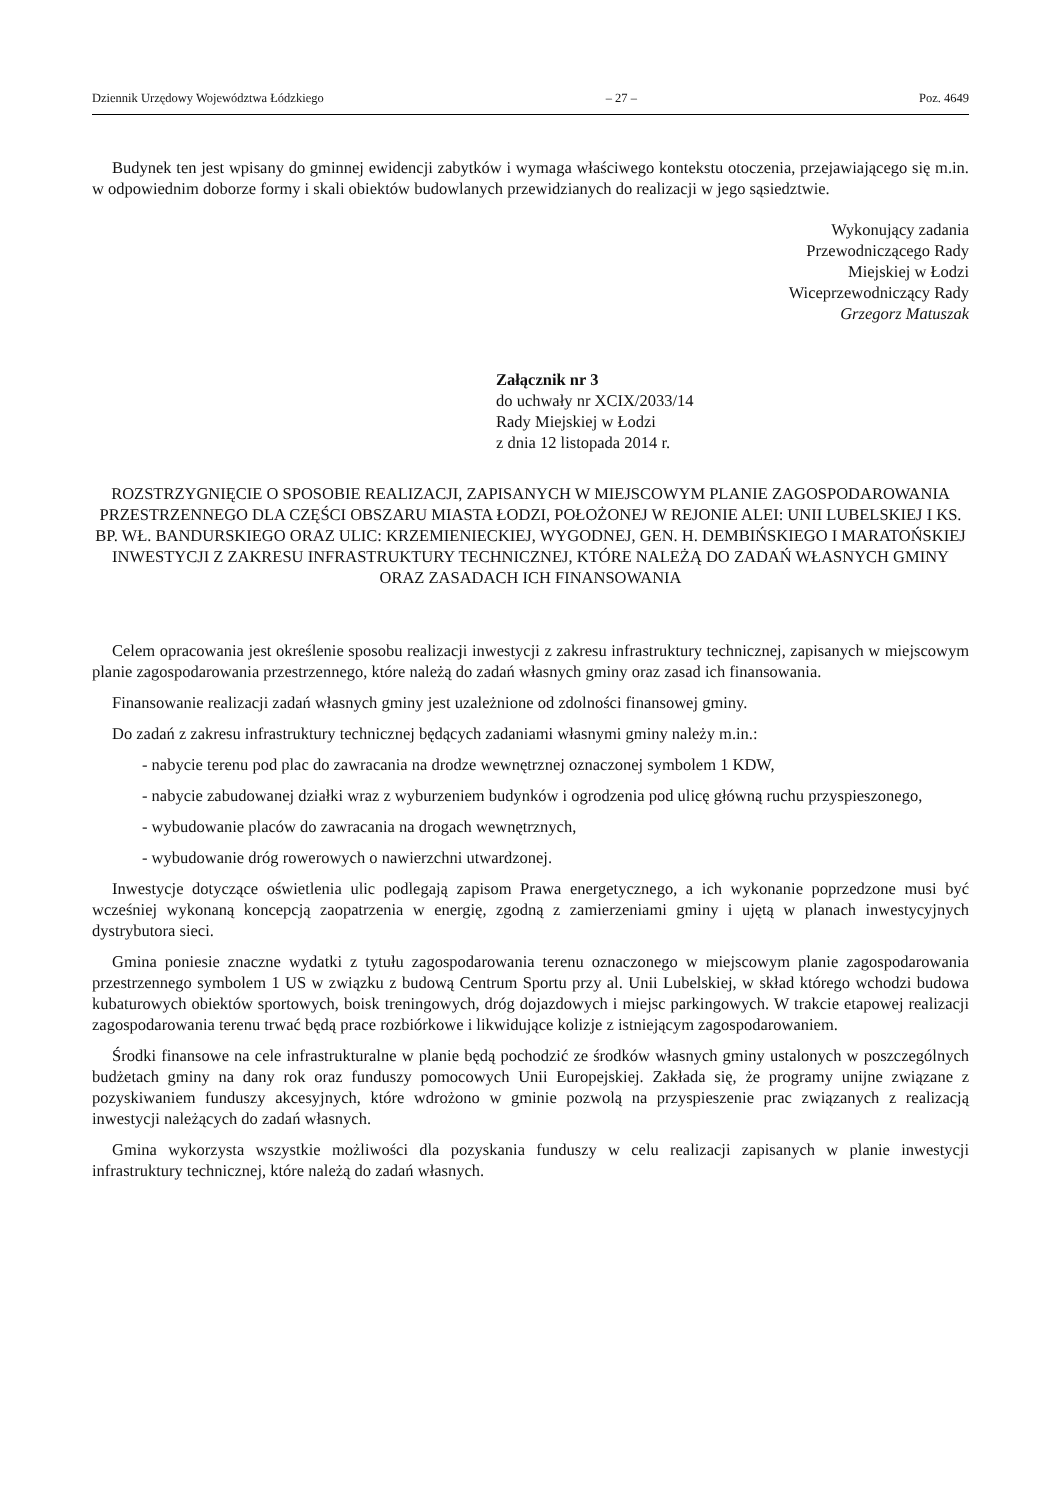Dziennik Urzędowy Województwa Łódzkiego – 27 – Poz. 4649
Budynek ten jest wpisany do gminnej ewidencji zabytków i wymaga właściwego kontekstu otoczenia, przejawiającego się m.in. w odpowiednim doborze formy i skali obiektów budowlanych przewidzianych do realizacji w jego sąsiedztwie.
Wykonujący zadania
Przewodniczącego Rady
Miejskiej w Łodzi
Wiceprzewodniczący Rady
Grzegorz Matuszak
Załącznik nr 3
do uchwały nr XCIX/2033/14
Rady Miejskiej w Łodzi
z dnia 12 listopada 2014 r.
ROZSTRZYGNIĘCIE O SPOSOBIE REALIZACJI, ZAPISANYCH W MIEJSCOWYM PLANIE ZAGOSPODAROWANIA PRZESTRZENNEGO DLA CZĘŚCI OBSZARU MIASTA ŁODZI, POŁOŻONEJ W REJONIE ALEI: UNII LUBELSKIEJ I KS. BP. WŁ. BANDURSKIEGO ORAZ ULIC: KRZEMIENIECKIEJ, WYGODNEJ, GEN. H. DEMBIŃSKIEGO I MARATOŃSKIEJ INWESTYCJI Z ZAKRESU INFRASTRUKTURY TECHNICZNEJ, KTÓRE NALEŻĄ DO ZADAŃ WŁASNYCH GMINY ORAZ ZASADACH ICH FINANSOWANIA
Celem opracowania jest określenie sposobu realizacji inwestycji z zakresu infrastruktury technicznej, zapisanych w miejscowym planie zagospodarowania przestrzennego, które należą do zadań własnych gminy oraz zasad ich finansowania.
Finansowanie realizacji zadań własnych gminy jest uzależnione od zdolności finansowej gminy.
Do zadań z zakresu infrastruktury technicznej będących zadaniami własnymi gminy należy m.in.:
- nabycie terenu pod plac do zawracania na drodze wewnętrznej oznaczonej symbolem 1 KDW,
- nabycie zabudowanej działki wraz z wyburzeniem budynków i ogrodzenia pod ulicę główną ruchu przyspieszonego,
- wybudowanie placów do zawracania na drogach wewnętrznych,
- wybudowanie dróg rowerowych o nawierzchni utwardzonej.
Inwestycje dotyczące oświetlenia ulic podlegają zapisom Prawa energetycznego, a ich wykonanie poprzedzone musi być wcześniej wykonaną koncepcją zaopatrzenia w energię, zgodną z zamierzeniami gminy i ujętą w planach inwestycyjnych dystrybutora sieci.
Gmina poniesie znaczne wydatki z tytułu zagospodarowania terenu oznaczonego w miejscowym planie zagospodarowania przestrzennego symbolem 1 US w związku z budową Centrum Sportu przy al. Unii Lubelskiej, w skład którego wchodzi budowa kubaturowych obiektów sportowych, boisk treningowych, dróg dojazdowych i miejsc parkingowych. W trakcie etapowej realizacji zagospodarowania terenu trwać będą prace rozbiórkowe i likwidujące kolizje z istniejącym zagospodarowaniem.
Środki finansowe na cele infrastrukturalne w planie będą pochodzić ze środków własnych gminy ustalonych w poszczególnych budżetach gminy na dany rok oraz funduszy pomocowych Unii Europejskiej. Zakłada się, że programy unijne związane z pozyskiwaniem funduszy akcesyjnych, które wdrożono w gminie pozwolą na przyspieszenie prac związanych z realizacją inwestycji należących do zadań własnych.
Gmina wykorzysta wszystkie możliwości dla pozyskania funduszy w celu realizacji zapisanych w planie inwestycji infrastruktury technicznej, które należą do zadań własnych.